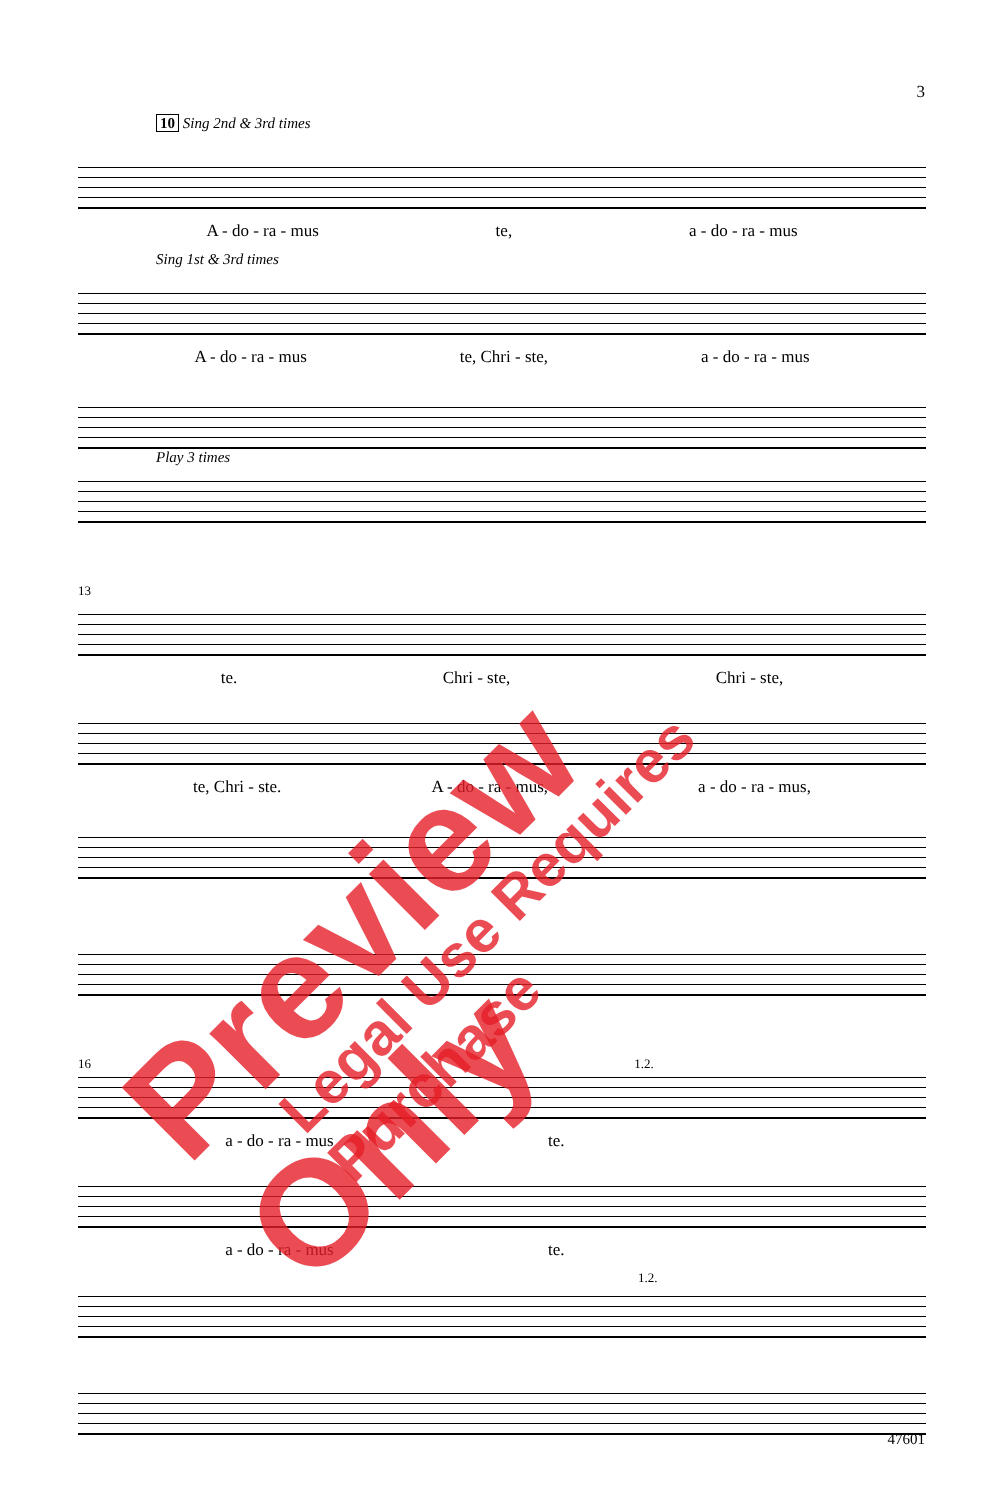3
10 Sing 2nd & 3rd times
A - do - ra - mus te, a - do - ra - mus
Sing 1st & 3rd times
A - do - ra - mus te, Chri - ste, a - do - ra - mus
Play 3 times
13
te. Chri - ste, Chri - ste,
te, Chri - ste. A - do - ra - mus, a - do - ra - mus,
16 1.2.
a - do - ra - mus te.
a - do - ra - mus te.
1.2.
47601
Preview Only Legal Use Requires Purchase